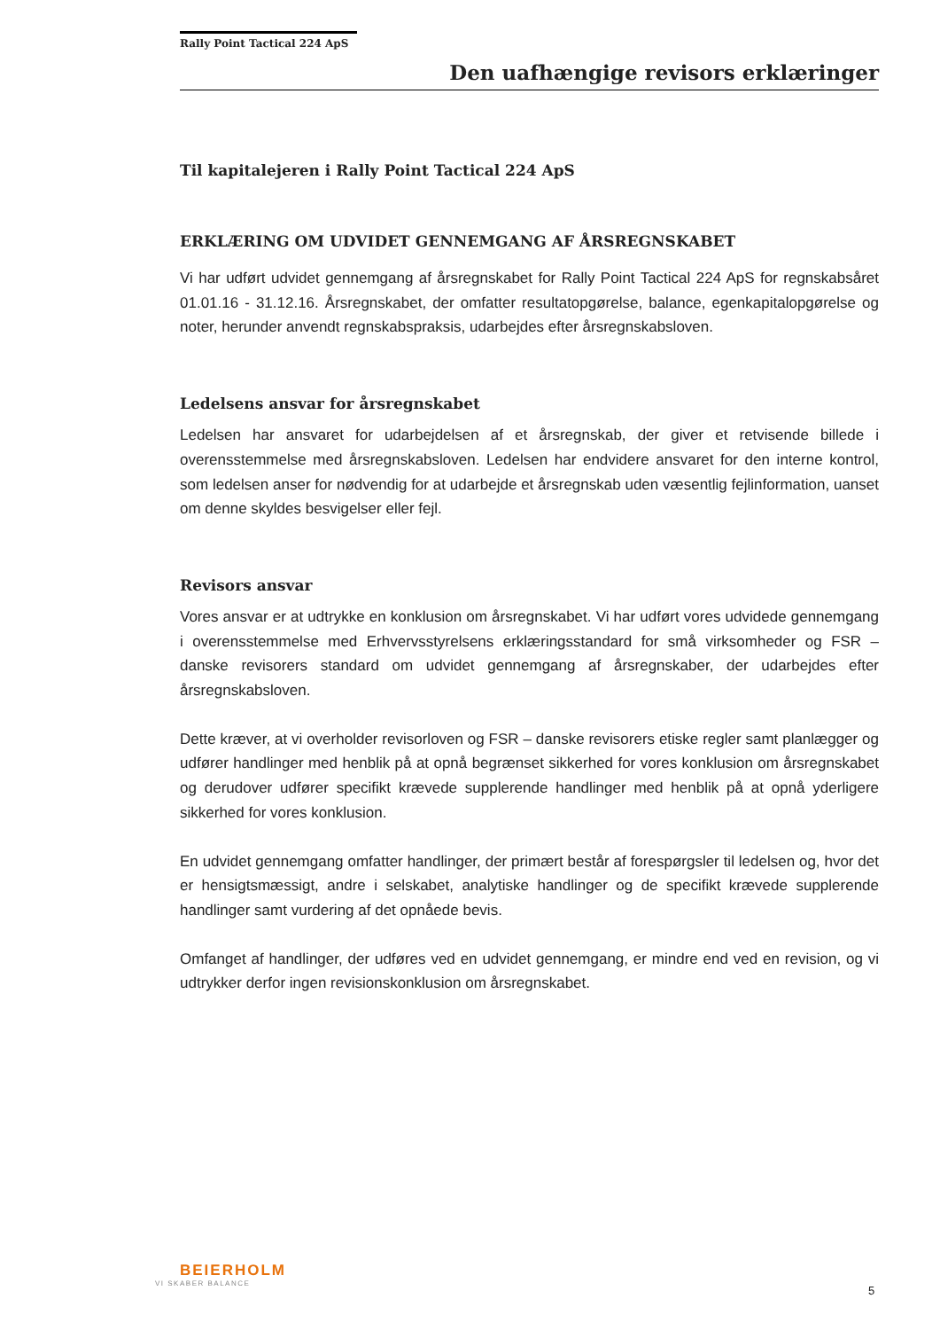Rally Point Tactical 224 ApS
Den uafhængige revisors erklæringer
Til kapitalejeren i Rally Point Tactical 224 ApS
ERKLÆRING OM UDVIDET GENNEMGANG AF ÅRSREGNSKABET
Vi har udført udvidet gennemgang af årsregnskabet for Rally Point Tactical 224 ApS for regnskabsåret 01.01.16 - 31.12.16. Årsregnskabet, der omfatter resultatopgørelse, balance, egenkapitalopgørelse og noter, herunder anvendt regnskabspraksis, udarbejdes efter årsregnskabsloven.
Ledelsens ansvar for årsregnskabet
Ledelsen har ansvaret for udarbejdelsen af et årsregnskab, der giver et retvisende billede i overensstemmelse med årsregnskabsloven. Ledelsen har endvidere ansvaret for den interne kontrol, som ledelsen anser for nødvendig for at udarbejde et årsregnskab uden væsentlig fejlinformation, uanset om denne skyldes besvigelser eller fejl.
Revisors ansvar
Vores ansvar er at udtrykke en konklusion om årsregnskabet. Vi har udført vores udvidede gennemgang i overensstemmelse med Erhvervsstyrelsens erklæringsstandard for små virksomheder og FSR – danske revisorers standard om udvidet gennemgang af årsregnskaber, der udarbejdes efter årsregnskabsloven.
Dette kræver, at vi overholder revisorloven og FSR – danske revisorers etiske regler samt planlægger og udfører handlinger med henblik på at opnå begrænset sikkerhed for vores konklusion om årsregnskabet og derudover udfører specifikt krævede supplerende handlinger med henblik på at opnå yderligere sikkerhed for vores konklusion.
En udvidet gennemgang omfatter handlinger, der primært består af forespørgsler til ledelsen og, hvor det er hensigtsmæssigt, andre i selskabet, analytiske handlinger og de specifikt krævede supplerende handlinger samt vurdering af det opnåede bevis.
Omfanget af handlinger, der udføres ved en udvidet gennemgang, er mindre end ved en revision, og vi udtrykker derfor ingen revisionskonklusion om årsregnskabet.
BEIERHOLM
VI SKABER BALANCE
5